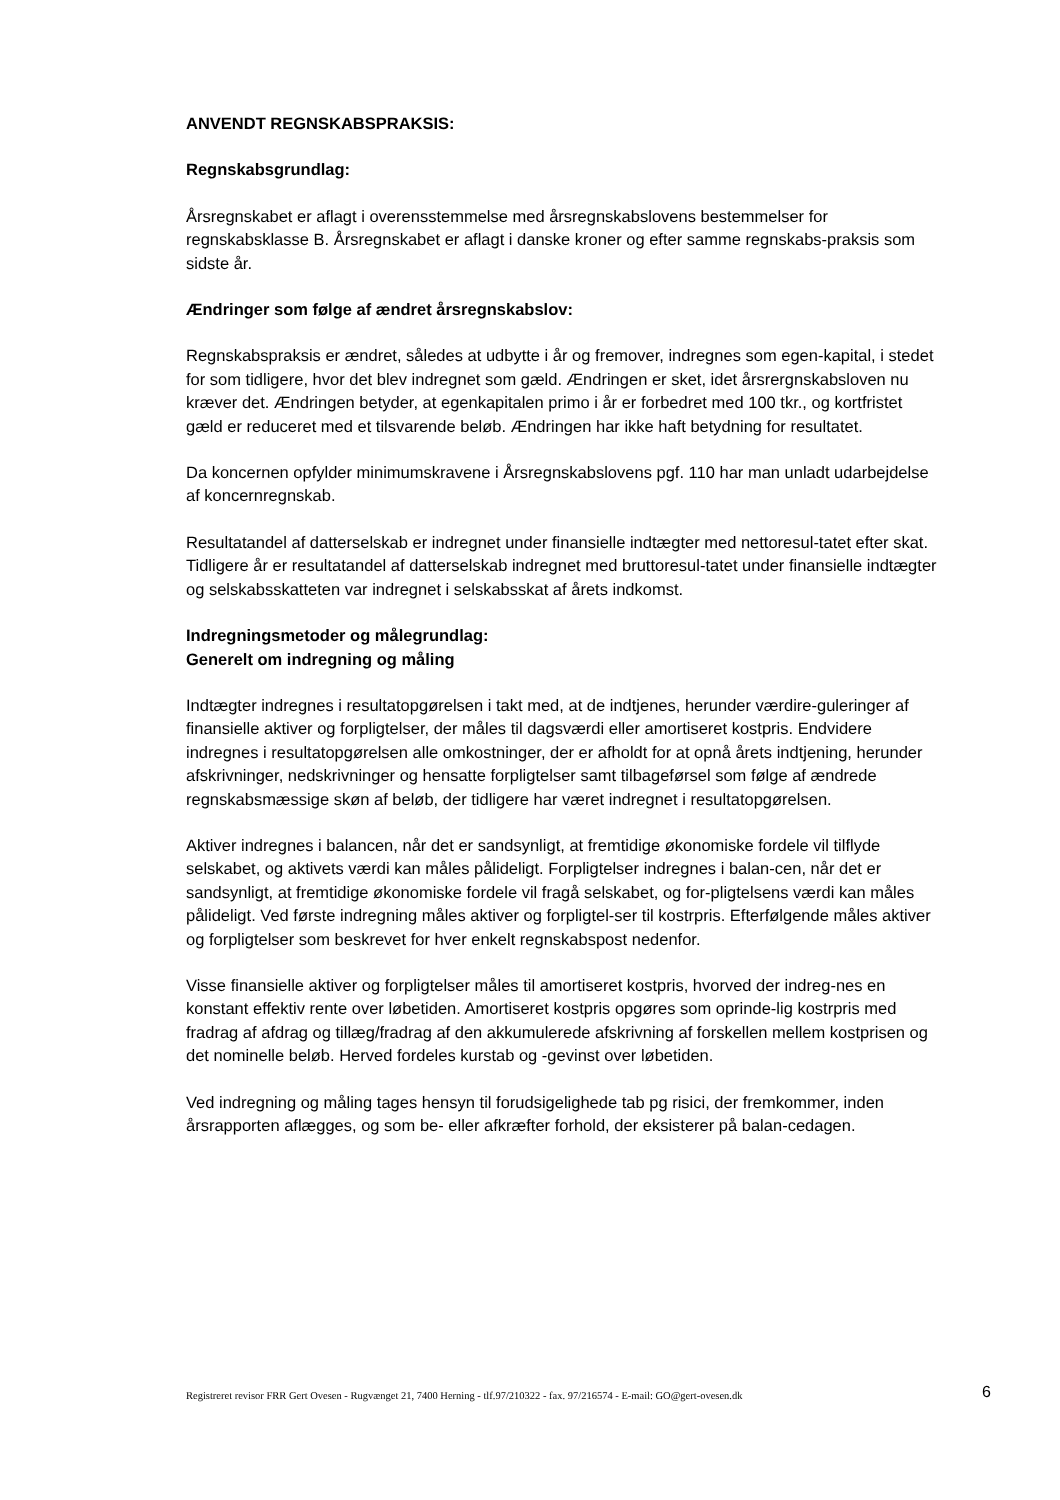ANVENDT REGNSKABSPRAKSIS:
Regnskabsgrundlag:
Årsregnskabet er aflagt i overensstemmelse med årsregnskabslovens bestemmelser for regnskabsklasse B. Årsregnskabet er aflagt i danske kroner og efter samme regnskabs-praksis som sidste år.
Ændringer som følge af ændret årsregnskabslov:
Regnskabspraksis er ændret, således at udbytte i år og fremover, indregnes som egen-kapital, i stedet for som tidligere, hvor det blev indregnet som gæld. Ændringen er sket, idet årsrergnskabsloven nu kræver det. Ændringen betyder, at egenkapitalen primo i år er forbedret med 100 tkr., og kortfristet gæld er reduceret med et tilsvarende beløb. Ændringen har ikke haft betydning for resultatet.
Da koncernen opfylder minimumskravene i Årsregnskabslovens pgf. 110 har man unladt udarbejdelse af koncernregnskab.
Resultatandel af datterselskab er indregnet under finansielle indtægter med nettoresul-tatet efter skat. Tidligere år er resultatandel af datterselskab indregnet med bruttoresul-tatet under finansielle indtægter og selskabsskatteten var indregnet i selskabsskat af årets indkomst.
Indregningsmetoder og målegrundlag:
Generelt om indregning og måling
Indtægter indregnes i resultatopgørelsen i takt med, at de indtjenes, herunder værdire-guleringer af finansielle aktiver og forpligtelser, der måles til dagsværdi eller amortiseret kostpris. Endvidere indregnes i resultatopgørelsen alle omkostninger, der er afholdt for at opnå årets indtjening, herunder afskrivninger, nedskrivninger og hensatte forpligtelser samt tilbageførsel som følge af ændrede regnskabsmæssige skøn af beløb, der tidligere har været indregnet i resultatopgørelsen.
Aktiver indregnes i balancen, når det er sandsynligt, at fremtidige økonomiske fordele vil tilflyde selskabet, og aktivets værdi kan måles pålideligt. Forpligtelser indregnes i balan-cen, når det er sandsynligt, at fremtidige økonomiske fordele vil fragå selskabet, og for-pligtelsens værdi kan måles pålideligt. Ved første indregning måles aktiver og forpligtel-ser til kostrpris. Efterfølgende måles aktiver og forpligtelser som beskrevet for hver enkelt regnskabspost nedenfor.
Visse finansielle aktiver og forpligtelser måles til amortiseret kostpris, hvorved der indreg-nes en konstant effektiv rente over løbetiden. Amortiseret kostpris opgøres som oprinde-lig kostrpris med fradrag af afdrag og tillæg/fradrag af den akkumulerede afskrivning af forskellen mellem kostprisen og det nominelle beløb. Herved fordeles kurstab og -gevinst over løbetiden.
Ved indregning og måling tages hensyn til forudsigelighede tab pg risici, der fremkommer, inden årsrapporten aflægges, og som be- eller afkræfter forhold, der eksisterer på balan-cedagen.
Registreret revisor FRR Gert Ovesen - Rugvænget 21, 7400 Herning - tlf.97/210322 - fax. 97/216574 - E-mail: GO@gert-ovesen.dk 6